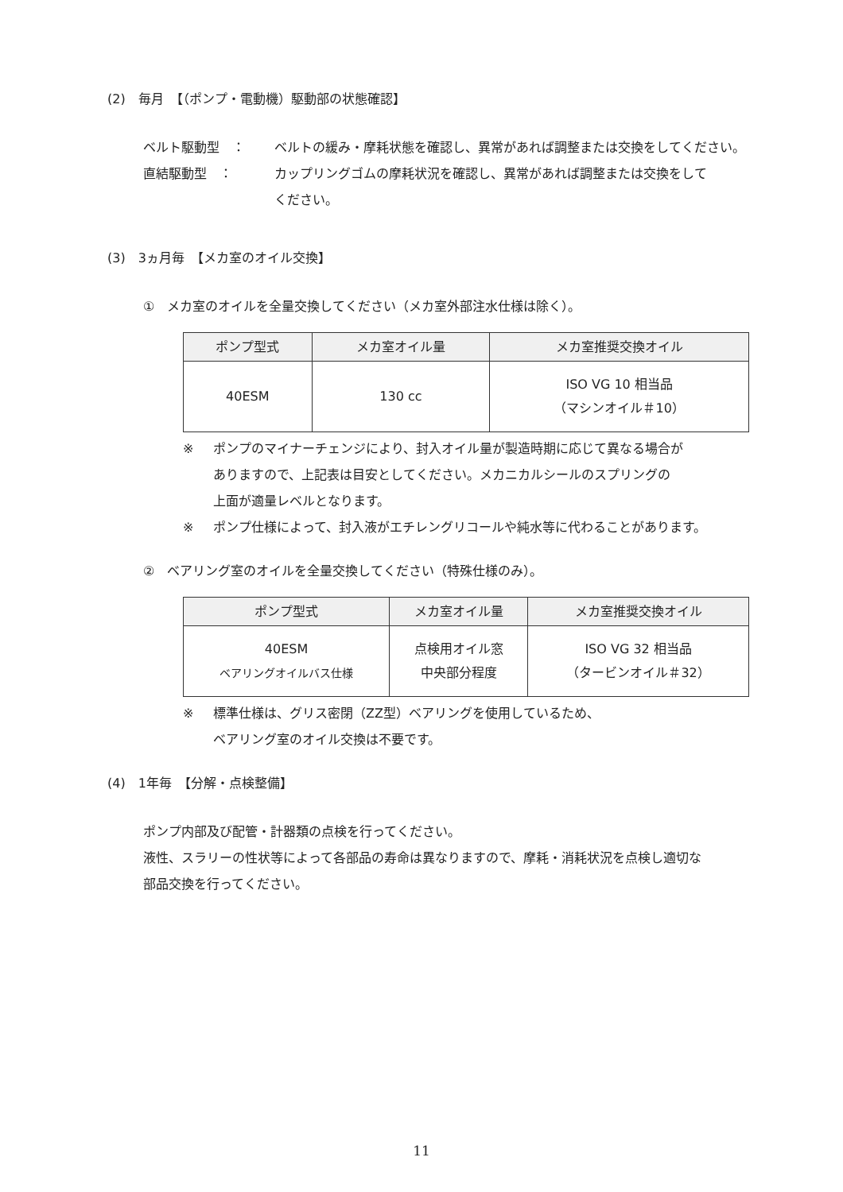(2)　毎月　【（ポンプ・電動機）駆動部の状態確認】
ベルト駆動型　： ベルトの緩み・摩耗状態を確認し、異常があれば調整または交換をしてください。
直結駆動型　： カップリングゴムの摩耗状況を確認し、異常があれば調整または交換をして
ください。
(3)　3ヵ月毎　【メカ室のオイル交換】
①　メカ室のオイルを全量交換してください（メカ室外部注水仕様は除く）。
| ポンプ型式 | メカ室オイル量 | メカ室推奨交換オイル |
| --- | --- | --- |
| 40ESM | 130 cc | ISO VG 10 相当品 （マシンオイル＃10） |
※ ポンプのマイナーチェンジにより、封入オイル量が製造時期に応じて異なる場合が
ありますので、上記表は目安としてください。メカニカルシールのスプリングの
上面が適量レベルとなります。
※ ポンプ仕様によって、封入液がエチレングリコールや純水等に代わることがあります。
②　ベアリング室のオイルを全量交換してください（特殊仕様のみ）。
| ポンプ型式 | メカ室オイル量 | メカ室推奨交換オイル |
| --- | --- | --- |
| 40ESM ベアリングオイルバス仕様 | 点検用オイル窓 中央部分程度 | ISO VG 32 相当品 （タービンオイル＃32） |
※ 標準仕様は、グリス密閉（ZZ型）ベアリングを使用しているため、
ベアリング室のオイル交換は不要です。
(4)　1年毎　【分解・点検整備】
ポンプ内部及び配管・計器類の点検を行ってください。
液性、スラリーの性状等によって各部品の寿命は異なりますので、摩耗・消耗状況を点検し適切な
部品交換を行ってください。
11